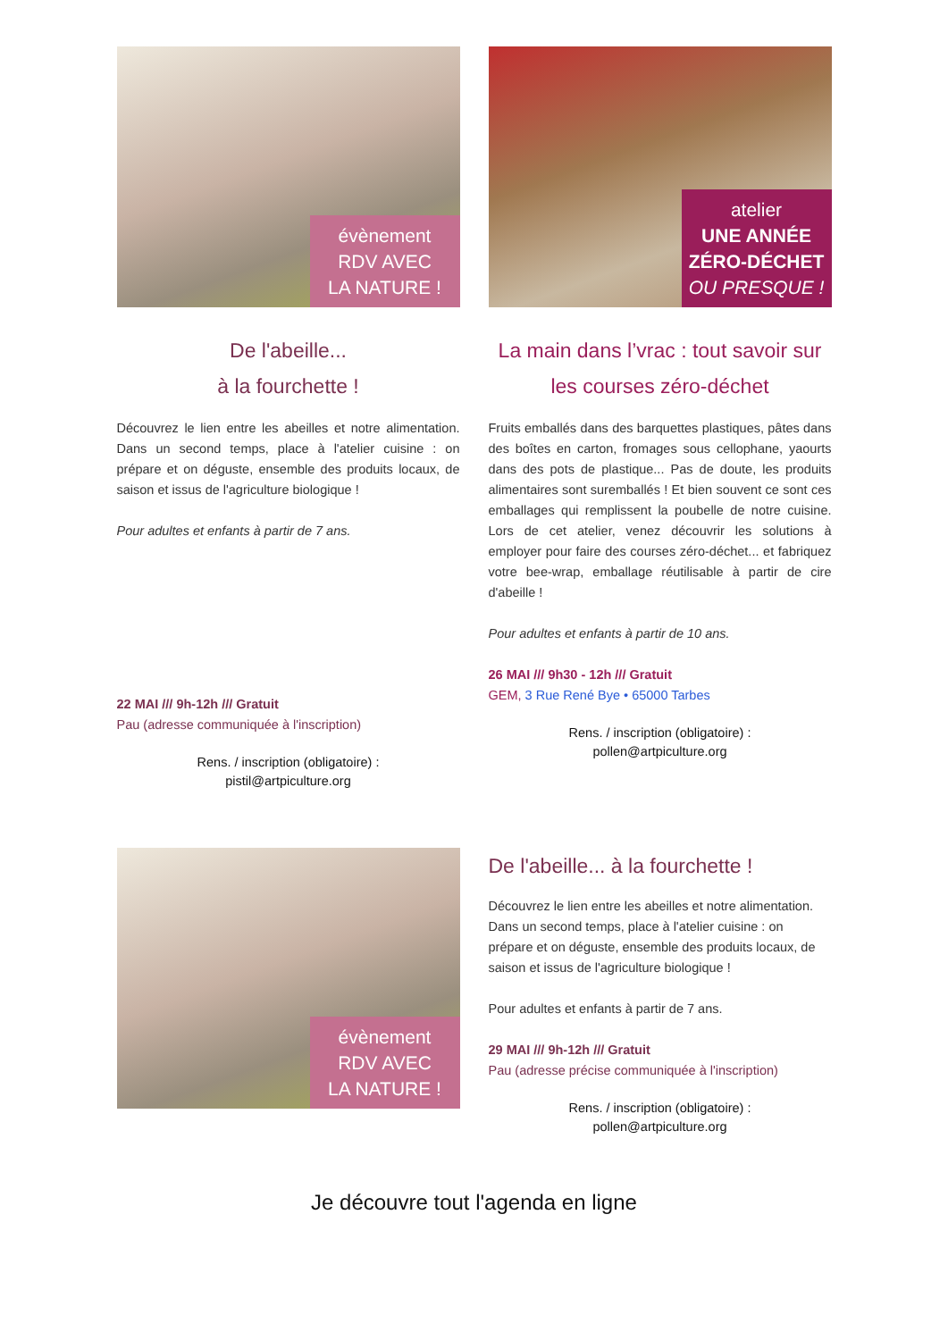évènement
RDV AVEC
LA NATURE !
De l'abeille...
à la fourchette !
Découvrez le lien entre les abeilles et notre alimentation. Dans un second temps, place à l'atelier cuisine : on prépare et on déguste, ensemble des produits locaux, de saison et issus de l'agriculture biologique !
Pour adultes et enfants à partir de 7 ans.
22 MAI /// 9h-12h /// Gratuit
Pau (adresse communiquée à l'inscription)
Rens. / inscription (obligatoire) :
pistil@artpiculture.org
atelier
UNE ANNÉE
ZÉRO-DÉCHET
OU PRESQUE !
La main dans l’vrac : tout savoir sur les courses zéro-déchet
Fruits emballés dans des barquettes plastiques, pâtes dans des boîtes en carton, fromages sous cellophane, yaourts dans des pots de plastique... Pas de doute, les produits alimentaires sont suremballés ! Et bien souvent ce sont ces emballages qui remplissent la poubelle de notre cuisine. Lors de cet atelier, venez découvrir les solutions à employer pour faire des courses zéro-déchet... et fabriquez votre bee-wrap, emballage réutilisable à partir de cire d'abeille !
Pour adultes et enfants à partir de 10 ans.
26 MAI /// 9h30 - 12h /// Gratuit
GEM, 3 Rue René Bye • 65000 Tarbes
Rens. / inscription (obligatoire) :
pollen@artpiculture.org
évènement
RDV AVEC
LA NATURE !
De l'abeille... à la fourchette !
Découvrez le lien entre les abeilles et notre alimentation. Dans un second temps, place à l'atelier cuisine : on prépare et on déguste, ensemble des produits locaux, de saison et issus de l'agriculture biologique !
Pour adultes et enfants à partir de 7 ans.
29 MAI /// 9h-12h /// Gratuit
Pau (adresse précise communiquée à l'inscription)
Rens. / inscription (obligatoire) :
pollen@artpiculture.org
Je découvre tout l'agenda en ligne